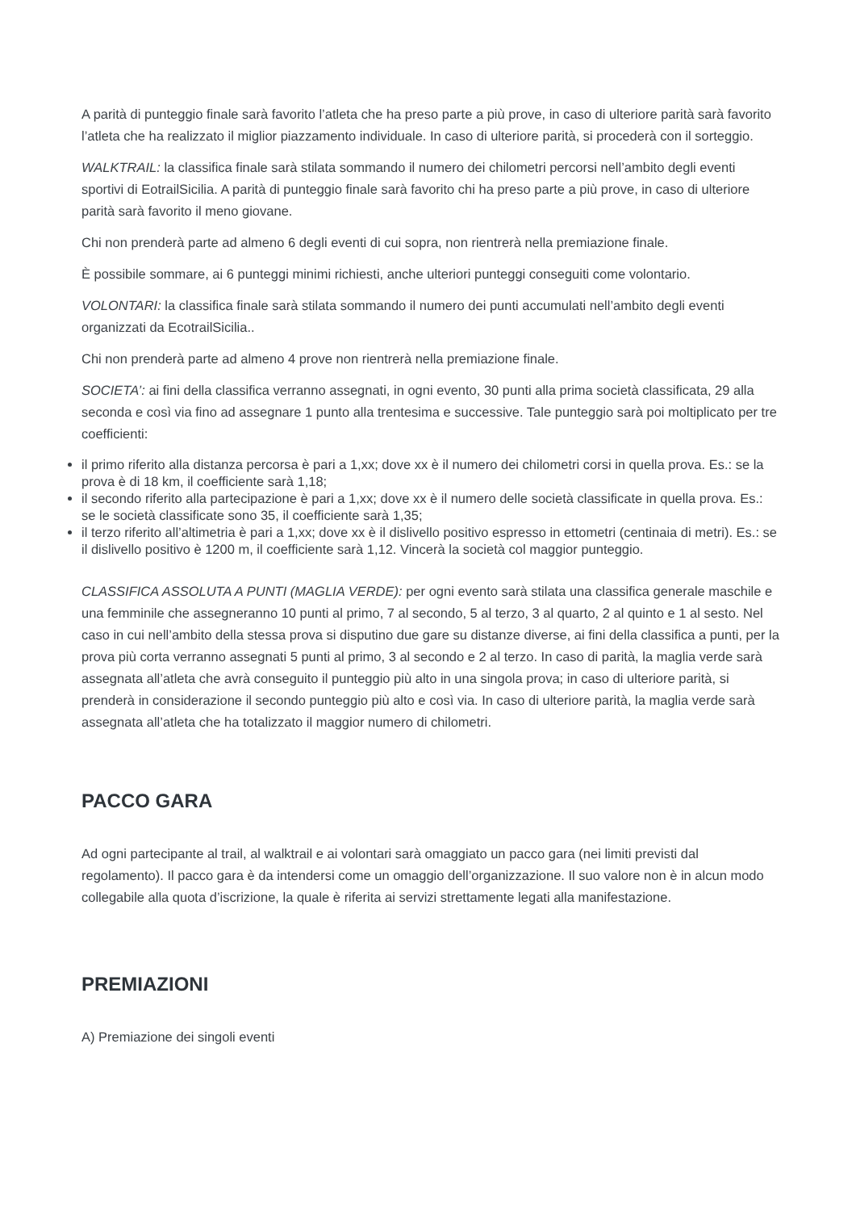A parità di punteggio finale sarà favorito l’atleta che ha preso parte a più prove, in caso di ulteriore parità sarà favorito l’atleta che ha realizzato il miglior piazzamento individuale. In caso di ulteriore parità, si procederà con il sorteggio.
WALKTRAIL: la classifica finale sarà stilata sommando il numero dei chilometri percorsi nell’ambito degli eventi sportivi di EotrailSicilia. A parità di punteggio finale sarà favorito chi ha preso parte a più prove, in caso di ulteriore parità sarà favorito il meno giovane.
Chi non prenderà parte ad almeno 6 degli eventi di cui sopra, non rientrerà nella premiazione finale.
È possibile sommare, ai 6 punteggi minimi richiesti, anche ulteriori punteggi conseguiti come volontario.
VOLONTARI: la classifica finale sarà stilata sommando il numero dei punti accumulati nell’ambito degli eventi organizzati da EcotrailSicilia..
Chi non prenderà parte ad almeno 4 prove non rientrerà nella premiazione finale.
SOCIETA’: ai fini della classifica verranno assegnati, in ogni evento, 30 punti alla prima società classificata, 29 alla seconda e così via fino ad assegnare 1 punto alla trentesima e successive. Tale punteggio sarà poi moltiplicato per tre coefficienti:
il primo riferito alla distanza percorsa è pari a 1,xx; dove xx è il numero dei chilometri corsi in quella prova. Es.: se la prova è di 18 km, il coefficiente sarà 1,18;
il secondo riferito alla partecipazione è pari a 1,xx; dove xx è il numero delle società classificate in quella prova. Es.: se le società classificate sono 35, il coefficiente sarà 1,35;
il terzo riferito all’altimetria è pari a 1,xx; dove xx è il dislivello positivo espresso in ettometri (centinaia di metri). Es.: se il dislivello positivo è 1200 m, il coefficiente sarà 1,12. Vincerà la società col maggior punteggio.
CLASSIFICA ASSOLUTA A PUNTI (MAGLIA VERDE): per ogni evento sarà stilata una classifica generale maschile e una femminile che assegneranno 10 punti al primo, 7 al secondo, 5 al terzo, 3 al quarto, 2 al quinto e 1 al sesto. Nel caso in cui nell’ambito della stessa prova si disputino due gare su distanze diverse, ai fini della classifica a punti, per la prova più corta verranno assegnati 5 punti al primo, 3 al secondo e 2 al terzo. In caso di parità, la maglia verde sarà assegnata all’atleta che avrà conseguito il punteggio più alto in una singola prova; in caso di ulteriore parità, si prenderà in considerazione il secondo punteggio più alto e così via. In caso di ulteriore parità, la maglia verde sarà assegnata all’atleta che ha totalizzato il maggior numero di chilometri.
PACCO GARA
Ad ogni partecipante al trail, al walktrail e ai volontari sarà omaggiato un pacco gara (nei limiti previsti dal regolamento). Il pacco gara è da intendersi come un omaggio dell’organizzazione. Il suo valore non è in alcun modo collegabile alla quota d’iscrizione, la quale è riferita ai servizi strettamente legati alla manifestazione.
PREMIAZIONI
A) Premiazione dei singoli eventi